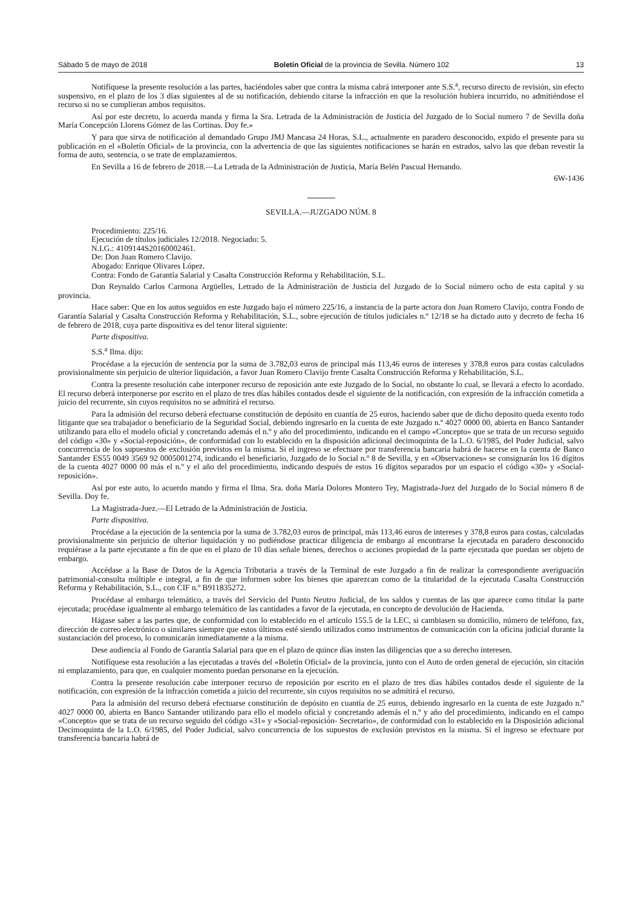Sábado 5 de mayo de 2018 Boletín Oficial de la provincia de Sevilla. Número 102 13
Notifíquese la presente resolución a las partes, haciéndoles saber que contra la misma cabrá interponer ante S.S.<sup>a</sup>, recurso directo de revisión, sin efecto suspensivo, en el plazo de los 3 días siguientes al de su notificación, debiendo citarse la infracción en que la resolución hubiera incurrido, no admitiéndose el recurso si no se cumplieran ambos requisitos.
Así por este decreto, lo acuerda manda y firma la Sra. Letrada de la Administración de Justicia del Juzgado de lo Social numero 7 de Sevilla doña María Concepción Llorens Gómez de las Cortinas. Doy fe.»
Y para que sirva de notificación al demandado Grupo JMJ Mancasa 24 Horas, S.L., actualmente en paradero desconocido, expido el presente para su publicación en el «Boletín Oficial» de la provincia, con la advertencia de que las siguientes notificaciones se harán en estrados, salvo las que deban revestir la forma de auto, sentencia, o se trate de emplazamientos.
En Sevilla a 16 de febrero de 2018.—La Letrada de la Administración de Justicia, María Belén Pascual Hernando.
6W-1436
SEVILLA.—JUZGADO NÚM. 8
Procedimiento: 225/16.
Ejecución de títulos judiciales 12/2018. Negociado: 5.
N.I.G.: 4109144S20160002461.
De: Don Juan Romero Clavijo.
Abogado: Enrique Olivares López.
Contra: Fondo de Garantía Salarial y Casalta Construcción Reforma y Rehabilitación, S.L.
Don Reynaldo Carlos Carmona Argüelles, Letrado de la Administración de Justicia del Juzgado de lo Social número ocho de esta capital y su provincia.
Hace saber: Que en los autos seguidos en este Juzgado bajo el número 225/16, a instancia de la parte actora don Juan Romero Clavijo, contra Fondo de Garantía Salarial y Casalta Construcción Reforma y Rehabilitación, S.L., sobre ejecución de títulos judiciales n.º 12/18 se ha dictado auto y decreto de fecha 16 de febrero de 2018, cuya parte dispositiva es del tenor literal siguiente:
Parte dispositiva.
S.S.<sup>a</sup> Ilma. dijo:
Procédase a la ejecución de sentencia por la suma de 3.782,03 euros de principal más 113,46 euros de intereses y 378,8 euros para costas calculados provisionalmente sin perjuicio de ulterior liquidación, a favor Juan Romero Clavijo frente Casalta Construcción Reforma y Rehabilitación, S.L.
Contra la presente resolución cabe interponer recurso de reposición ante este Juzgado de lo Social, no obstante lo cual, se llevará a efecto lo acordado. El recurso deberá interponerse por escrito en el plazo de tres días hábiles contados desde el siguiente de la notificación, con expresión de la infracción cometida a juicio del recurrente, sin cuyos requisitos no se admitirá el recurso.
Para la admisión del recurso deberá efectuarse constitución de depósito en cuantía de 25 euros, haciendo saber que de dicho deposito queda exento todo litigante que sea trabajador o beneficiario de la Seguridad Social, debiendo ingresarlo en la cuenta de este Juzgado n.º 4027 0000 00, abierta en Banco Santander utilizando para ello el modelo oficial y concretando además el n.º y año del procedimiento, indicando en el campo «Concepto» que se trata de un recurso seguido del código «30» y «Social-reposición», de conformidad con lo establecido en la disposición adicional decimoquinta de la L.O. 6/1985, del Poder Judicial, salvo concurrencia de los supuestos de exclusión previstos en la misma. Si el ingreso se efectuare por transferencia bancaria habrá de hacerse en la cuenta de Banco Santander ES55 0049 3569 92 0005001274, indicando el beneficiario, Juzgado de lo Social n.º 8 de Sevilla, y en «Observaciones» se consignarán los 16 dígitos de la cuenta 4027 0000 00 más el n.º y el año del procedimiento, indicando después de estos 16 dígitos separados por un espacio el código «30» y «Social-reposición».
Así por este auto, lo acuerdo mando y firma el Ilma. Sra. doña María Dolores Montero Tey, Magistrada-Juez del Juzgado de lo Social número 8 de Sevilla. Doy fe.
La Magistrada-Juez.—El Letrado de la Administración de Justicia.
Parte dispositiva.
Procédase a la ejecución de la sentencia por la suma de 3.782,03 euros de principal, más 113,46 euros de intereses y 378,8 euros para costas, calculadas provisionalmente sin perjuicio de ulterior liquidación y no pudiéndose practicar diligencia de embargo al encontrarse la ejecutada en paradero desconocido requiérase a la parte ejecutante a fin de que en el plazo de 10 días señale bienes, derechos o acciones propiedad de la parte ejecutada que puedan ser objeto de embargo.
Accédase a la Base de Datos de la Agencia Tributaria a través de la Terminal de este Juzgado a fin de realizar la correspondiente averiguación patrimonial-consulta múltiple e integral, a fin de que informen sobre los bienes que aparezcan como de la titularidad de la ejecutada Casalta Construcción Reforma y Rehabilitación, S.L., con CIF n.º B911835272.
Procédase al embargo telemático, a través del Servicio del Punto Neutro Judicial, de los saldos y cuentas de las que aparece como titular la parte ejecutada; procédase igualmente al embargo telemático de las cantidades a favor de la ejecutada, en concepto de devolución de Hacienda.
Hágase saber a las partes que, de conformidad con lo establecido en el artículo 155.5 de la LEC, si cambiasen su domicilio, número de teléfono, fax, dirección de correo electrónico o similares siempre que estos últimos esté siendo utilizados como instrumentos de comunicación con la oficina judicial durante la sustanciación del proceso, lo comunicarán inmediatamente a la misma.
Dese audiencia al Fondo de Garantía Salarial para que en el plazo de quince días insten las diligencias que a su derecho interesen.
Notifíquese esta resolución a las ejecutadas a través del «Boletín Oficial» de la provincia, junto con el Auto de orden general de ejecución, sin citación ni emplazamiento, para que, en cualquier momento puedan personarse en la ejecución.
Contra la presente resolución cabe interponer recurso de reposición por escrito en el plazo de tres días hábiles contados desde el siguiente de la notificación, con expresión de la infracción cometida a juicio del recurrente, sin cuyos requisitos no se admitirá el recurso.
Para la admisión del recurso deberá efectuarse constitución de depósito en cuantía de 25 euros, debiendo ingresarlo en la cuenta de este Juzgado n.º 4027 0000 00, abierta en Banco Santander utilizando para ello el modelo oficial y concretando además el n.º y año del procedimiento, indicando en el campo «Concepto» que se trata de un recurso seguido del código «31» y «Social-reposición- Secretario», de conformidad con lo establecido en la Disposición adicional Decimoquinta de la L.O. 6/1985, del Poder Judicial, salvo concurrencia de los supuestos de exclusión previstos en la misma. Si el ingreso se efectuare por transferencia bancaria habrá de